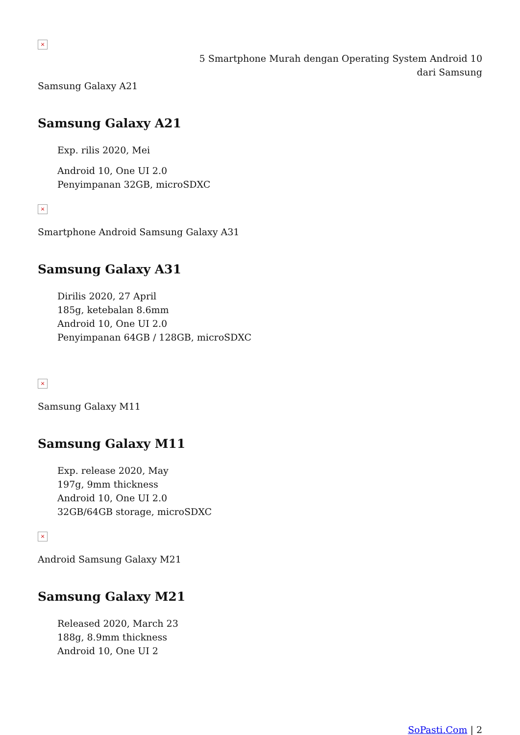×
5 Smartphone Murah dengan Operating System Android 10 dari Samsung
Samsung Galaxy A21
Samsung Galaxy A21
Exp. rilis 2020, Mei
Android 10, One UI 2.0
Penyimpanan 32GB, microSDXC
×
Smartphone Android Samsung Galaxy A31
Samsung Galaxy A31
Dirilis 2020, 27 April
185g, ketebalan 8.6mm
Android 10, One UI 2.0
Penyimpanan 64GB / 128GB, microSDXC
×
Samsung Galaxy M11
Samsung Galaxy M11
Exp. release 2020, May
197g, 9mm thickness
Android 10, One UI 2.0
32GB/64GB storage, microSDXC
×
Android Samsung Galaxy M21
Samsung Galaxy M21
Released 2020, March 23
188g, 8.9mm thickness
Android 10, One UI 2
SoPasti.Com | 2